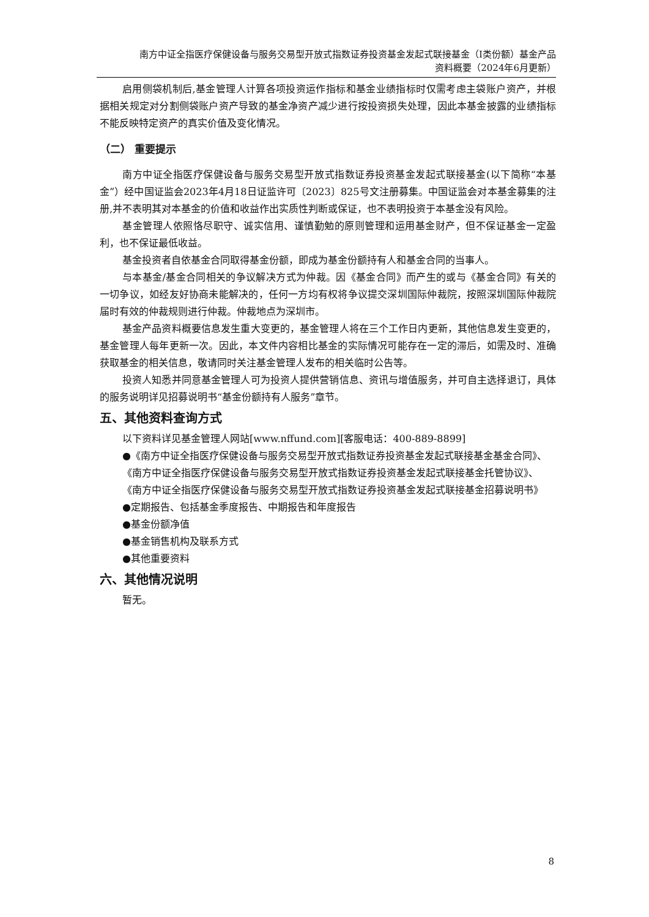南方中证全指医疗保健设备与服务交易型开放式指数证券投资基金发起式联接基金（I类份额）基金产品
资料概要（2024年6月更新）
启用侧袋机制后,基金管理人计算各项投资运作指标和基金业绩指标时仅需考虑主袋账户资产，并根据相关规定对分割侧袋账户资产导致的基金净资产减少进行按投资损失处理，因此本基金披露的业绩指标不能反映特定资产的真实价值及变化情况。
（二） 重要提示
南方中证全指医疗保健设备与服务交易型开放式指数证券投资基金发起式联接基金(以下简称“本基金”）经中国证监会2023年4月18日证监许可〔2023〕825号文注册募集。中国证监会对本基金募集的注册,并不表明其对本基金的价值和收益作出实质性判断或保证，也不表明投资于本基金没有风险。
基金管理人依照恪尽职守、诚实信用、谨慎勤勉的原则管理和运用基金财产，但不保证基金一定盈利，也不保证最低收益。
基金投资者自依基金合同取得基金份额，即成为基金份额持有人和基金合同的当事人。
与本基金/基金合同相关的争议解决方式为仲裁。因《基金合同》而产生的或与《基金合同》有关的一切争议，如经友好协商未能解决的，任何一方均有权将争议提交深圳国际仲裁院，按照深圳国际仲裁院届时有效的仲裁规则进行仲裁。仲裁地点为深圳市。
基金产品资料概要信息发生重大变更的，基金管理人将在三个工作日内更新，其他信息发生变更的，基金管理人每年更新一次。因此，本文件内容相比基金的实际情况可能存在一定的滞后，如需及时、准确获取基金的相关信息，敬请同时关注基金管理人发布的相关临时公告等。
投资人知悉并同意基金管理人可为投资人提供营销信息、资讯与增值服务，并可自主选择退订，具体的服务说明详见招募说明书“基金份额持有人服务”章节。
五、其他资料查询方式
以下资料详见基金管理人网站[www.nffund.com][客服电话：400-889-8899]
●《南方中证全指医疗保健设备与服务交易型开放式指数证券投资基金发起式联接基金基金合同》、
《南方中证全指医疗保健设备与服务交易型开放式指数证券投资基金发起式联接基金托管协议》、
《南方中证全指医疗保健设备与服务交易型开放式指数证券投资基金发起式联接基金招募说明书》
●定期报告、包括基金季度报告、中期报告和年度报告
●基金份额净值
●基金销售机构及联系方式
●其他重要资料
六、其他情况说明
暂无。
8